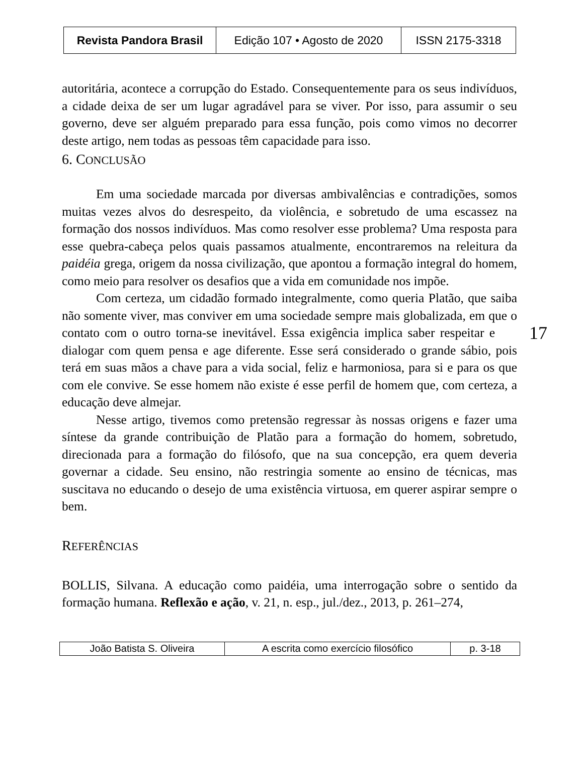| Revista Pandora Brasil | Edição 107 • Agosto de 2020 | ISSN 2175-3318 |
autoritária, acontece a corrupção do Estado. Consequentemente para os seus indivíduos, a cidade deixa de ser um lugar agradável para se viver. Por isso, para assumir o seu governo, deve ser alguém preparado para essa função, pois como vimos no decorrer deste artigo, nem todas as pessoas têm capacidade para isso.
6. CONCLUSÃO
Em uma sociedade marcada por diversas ambivalências e contradições, somos muitas vezes alvos do desrespeito, da violência, e sobretudo de uma escassez na formação dos nossos indivíduos. Mas como resolver esse problema? Uma resposta para esse quebra-cabeça pelos quais passamos atualmente, encontraremos na releitura da paidéia grega, origem da nossa civilização, que apontou a formação integral do homem, como meio para resolver os desafios que a vida em comunidade nos impõe.
Com certeza, um cidadão formado integralmente, como queria Platão, que saiba não somente viver, mas conviver em uma sociedade sempre mais globalizada, em que o contato com o outro torna-se inevitável. Essa 17 exigência implica saber respeitar e dialogar com quem pensa e age diferente. Esse será considerado o grande sábio, pois terá em suas mãos a chave para a vida social, feliz e harmoniosa, para si e para os que com ele convive. Se esse homem não existe é esse perfil de homem que, com certeza, a educação deve almejar.
Nesse artigo, tivemos como pretensão regressar às nossas origens e fazer uma síntese da grande contribuição de Platão para a formação do homem, sobretudo, direcionada para a formação do filósofo, que na sua concepção, era quem deveria governar a cidade. Seu ensino, não restringia somente ao ensino de técnicas, mas suscitava no educando o desejo de uma existência virtuosa, em querer aspirar sempre o bem.
REFERÊNCIAS
BOLLIS, Silvana. A educação como paidéia, uma interrogação sobre o sentido da formação humana. Reflexão e ação, v. 21, n. esp., jul./dez., 2013, p. 261–274,
| João Batista S. Oliveira | A escrita como exercício filosófico | p. 3-18 |